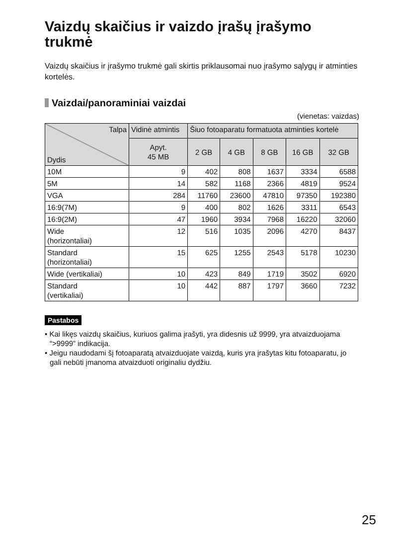Vaizdų skaičius ir vaizdo įrašų įrašymo trukmė
Vaizdų skaičius ir įrašymo trukmė gali skirtis priklausomai nuo įrašymo sąlygų ir atminties kortelės.
Vaizdai/panoraminiai vaizdai
(vienetas: vaizdas)
| Talpa Dydis | Vidinė atmintis | Šiuo fotoaparatu formatuota atminties kortelė | | | | |
| --- | --- | --- | --- | --- | --- | --- |
| | Apyt. 45 MB | 2 GB | 4 GB | 8 GB | 16 GB | 32 GB |
| 10M | 9 | 402 | 808 | 1637 | 3334 | 6588 |
| 5M | 14 | 582 | 1168 | 2366 | 4819 | 9524 |
| VGA | 284 | 11760 | 23600 | 47810 | 97350 | 192380 |
| 16:9(7M) | 9 | 400 | 802 | 1626 | 3311 | 6543 |
| 16:9(2M) | 47 | 1960 | 3934 | 7968 | 16220 | 32060 |
| Wide (horizontaliai) | 12 | 516 | 1035 | 2096 | 4270 | 8437 |
| Standard (horizontaliai) | 15 | 625 | 1255 | 2543 | 5178 | 10230 |
| Wide (vertikaliai) | 10 | 423 | 849 | 1719 | 3502 | 6920 |
| Standard (vertikaliai) | 10 | 442 | 887 | 1797 | 3660 | 7232 |
Pastabos
• Kai likęs vaizdų skaičius, kuriuos galima įrašyti, yra didesnis už 9999, yra atvaizduojama “>9999” indikacija.
• Jeigu naudodami šį fotoaparatą atvaizduojate vaizdą, kuris yra įrašytas kitu fotoaparatu, jo gali nebūti įmanoma atvaizduoti originaliu dydžiu.
25